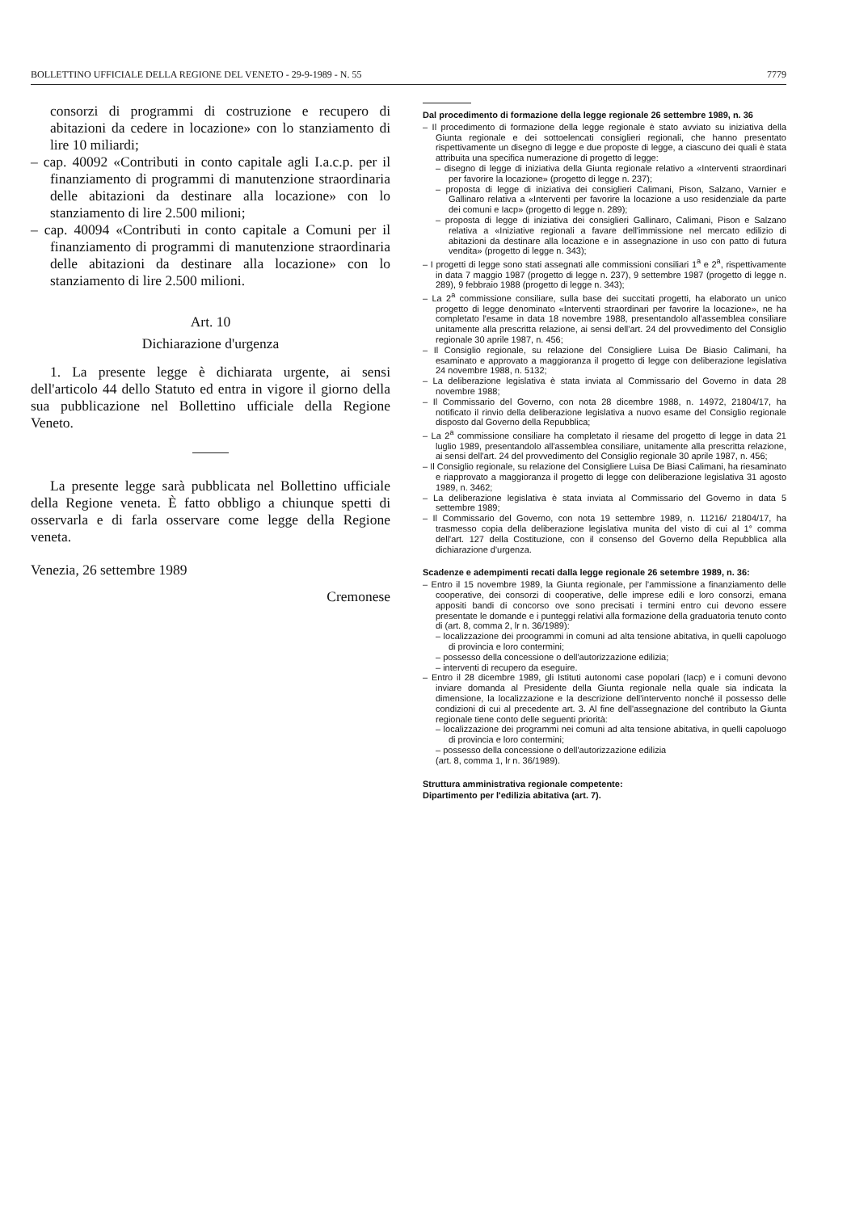BOLLETTINO UFFICIALE DELLA REGIONE DEL VENETO - 29-9-1989 - N. 55 7779
consorzi di programmi di costruzione e recupero di abitazioni da cedere in locazione» con lo stanziamento di lire 10 miliardi;
– cap. 40092 «Contributi in conto capitale agli I.a.c.p. per il finanziamento di programmi di manutenzione straordinaria delle abitazioni da destinare alla locazione» con lo stanziamento di lire 2.500 milioni;
– cap. 40094 «Contributi in conto capitale a Comuni per il finanziamento di programmi di manutenzione straordinaria delle abitazioni da destinare alla locazione» con lo stanziamento di lire 2.500 milioni.
Art. 10
Dichiarazione d'urgenza
1. La presente legge è dichiarata urgente, ai sensi dell'articolo 44 dello Statuto ed entra in vigore il giorno della sua pubblicazione nel Bollettino ufficiale della Regione Veneto.
La presente legge sarà pubblicata nel Bollettino ufficiale della Regione veneta. È fatto obbligo a chiunque spetti di osservarla e di farla osservare come legge della Regione veneta.
Venezia, 26 settembre 1989
Cremonese
Dal procedimento di formazione della legge regionale 26 settembre 1989, n. 36
– Il procedimento di formazione della legge regionale è stato avviato su iniziativa della Giunta regionale e dei sottoelencati consiglieri regionali, che hanno presentato rispettivamente un disegno di legge e due proposte di legge, a ciascuno dei quali è stata attribuita una specifica numerazione di progetto di legge:
– disegno di legge di iniziativa della Giunta regionale relativo a «Interventi straordinari per favorire la locazione» (progetto di legge n. 237);
– proposta di legge di iniziativa dei consiglieri Calimani, Pison, Salzano, Varnier e Gallinaro relativa a «Interventi per favorire la locazione a uso residenziale da parte dei comuni e Iacp» (progetto di legge n. 289);
– proposta di legge di iniziativa dei consiglieri Gallinaro, Calimani, Pison e Salzano relativa a «Iniziative regionali a favare dell'immissione nel mercato edilizio di abitazioni da destinare alla locazione e in assegnazione in uso con patto di futura vendita» (progetto di legge n. 343);
– I progetti di legge sono stati assegnati alle commissioni consiliari 1<sup>a</sup> e 2<sup>a</sup>, rispettivamente in data 7 maggio 1987 (progetto di legge n. 237), 9 settembre 1987 (progetto di legge n. 289), 9 febbraio 1988 (progetto di legge n. 343);
– La 2<sup>a</sup> commissione consiliare, sulla base dei succitati progetti, ha elaborato un unico progetto di legge denominato «Interventi straordinari per favorire la locazione», ne ha completato l'esame in data 18 novembre 1988, presentandolo all'assemblea consiliare unitamente alla prescritta relazione, ai sensi dell'art. 24 del provvedimento del Consiglio regionale 30 aprile 1987, n. 456;
– Il Consiglio regionale, su relazione del Consigliere Luisa De Biasio Calimani, ha esaminato e approvato a maggioranza il progetto di legge con deliberazione legislativa 24 novembre 1988, n. 5132;
– La deliberazione legislativa è stata inviata al Commissario del Governo in data 28 novembre 1988;
– Il Commissario del Governo, con nota 28 dicembre 1988, n. 14972, 21804/17, ha notificato il rinvio della deliberazione legislativa a nuovo esame del Consiglio regionale disposto dal Governo della Repubblica;
– La 2<sup>a</sup> commissione consiliare ha completato il riesame del progetto di legge in data 21 luglio 1989, presentandolo all'assemblea consiliare, unitamente alla prescritta relazione, ai sensi dell'art. 24 del provvedimento del Consiglio regionale 30 aprile 1987, n. 456;
– Il Consiglio regionale, su relazione del Consigliere Luisa De Biasi Calimani, ha riesaminato e riapprovato a maggioranza il progetto di legge con deliberazione legislativa 31 agosto 1989, n. 3462;
– La deliberazione legislativa è stata inviata al Commissario del Governo in data 5 settembre 1989;
– Il Commissario del Governo, con nota 19 settembre 1989, n. 11216/ 21804/17, ha trasmesso copia della deliberazione legislativa munita del visto di cui al 1° comma dell'art. 127 della Costituzione, con il consenso del Governo della Repubblica alla dichiarazione d'urgenza.
Scadenze e adempimenti recati dalla legge regionale 26 setembre 1989, n. 36:
– Entro il 15 novembre 1989, la Giunta regionale, per l'ammissione a finanziamento delle cooperative, dei consorzi di cooperative, delle imprese edili e loro consorzi, emana appositi bandi di concorso ove sono precisati i termini entro cui devono essere presentate le domande e i punteggi relativi alla formazione della graduatoria tenuto conto di (art. 8, comma 2, lr n. 36/1989):
– localizzazione dei proogrammi in comuni ad alta tensione abitativa, in quelli capoluogo di provincia e loro contermini;
– possesso della concessione o dell'autorizzazione edilizia;
– interventi di recupero da eseguire.
– Entro il 28 dicembre 1989, gli Istituti autonomi case popolari (Iacp) e i comuni devono inviare domanda al Presidente della Giunta regionale nella quale sia indicata la dimensione, la localizzazione e la descrizione dell'intervento nonché il possesso delle condizioni di cui al precedente art. 3. Al fine dell'assegnazione del contributo la Giunta regionale tiene conto delle seguenti priorità:
– localizzazione dei programmi nei comuni ad alta tensione abitativa, in quelli capoluogo di provincia e loro contermini;
– possesso della concessione o dell'autorizzazione edilizia
(art. 8, comma 1, lr n. 36/1989).
Struttura amministrativa regionale competente:
Dipartimento per l'edilizia abitativa (art. 7).